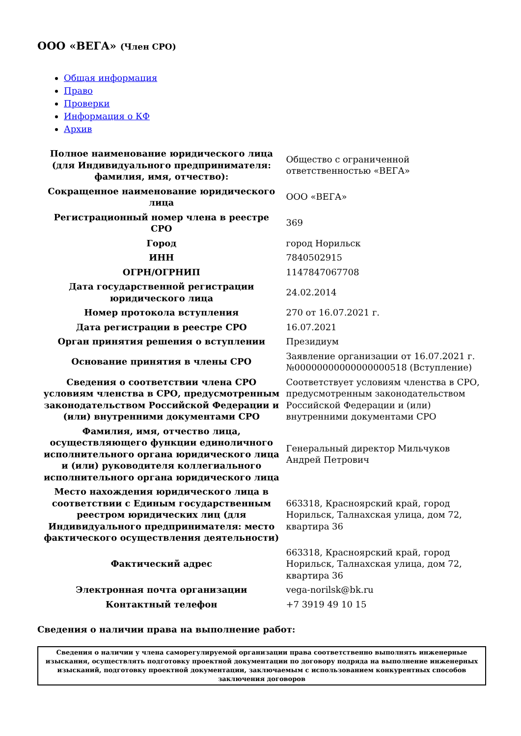ООО «ВЕГА» (Член СРО)
Общая информация
Право
Проверки
Информация о КФ
Архив
| Полное наименование юридического лица (для Индивидуального предпринимателя: фамилия, имя, отчество): | Общество с ограниченной ответственностью «ВЕГА» |
| Сокращенное наименование юридического лица | ООО «ВЕГА» |
| Регистрационный номер члена в реестре СРО | 369 |
| Город | город Норильск |
| ИНН | 7840502915 |
| ОГРН/ОГРНИП | 1147847067708 |
| Дата государственной регистрации юридического лица | 24.02.2014 |
| Номер протокола вступления | 270 от 16.07.2021 г. |
| Дата регистрации в реестре СРО | 16.07.2021 |
| Орган принятия решения о вступлении | Президиум |
| Основание принятия в члены СРО | Заявление организации от 16.07.2021 г. №00000000000000000518 (Вступление) |
| Сведения о соответствии члена СРО условиям членства в СРО, предусмотренным законодательством Российской Федерации и (или) внутренними документами СРО | Соответствует условиям членства в СРО, предусмотренным законодательством Российской Федерации и (или) внутренними документами СРО |
| Фамилия, имя, отчество лица, осуществляющего функции единоличного исполнительного органа юридического лица и (или) руководителя коллегиального исполнительного органа юридического лица | Генеральный директор Мильчуков Андрей Петрович |
| Место нахождения юридического лица в соответствии с Единым государственным реестром юридических лиц (для Индивидуального предпринимателя: место фактического осуществления деятельности) | 663318, Красноярский край, город Норильск, Талнахская улица, дом 72, квартира 36 |
| Фактический адрес | 663318, Красноярский край, город Норильск, Талнахская улица, дом 72, квартира 36 |
| Электронная почта организации | vega-norilsk@bk.ru |
| Контактный телефон | +7 3919 49 10 15 |
Сведения о наличии права на выполнение работ:
| Сведения о наличии у члена саморегулируемой организации права соответственно выполнять инженерные изыскания, осуществлять подготовку проектной документации по договору подряда на выполнение инженерных изысканий, подготовку проектной документации, заключаемым с использованием конкурентных способов заключения договоров |
| --- |